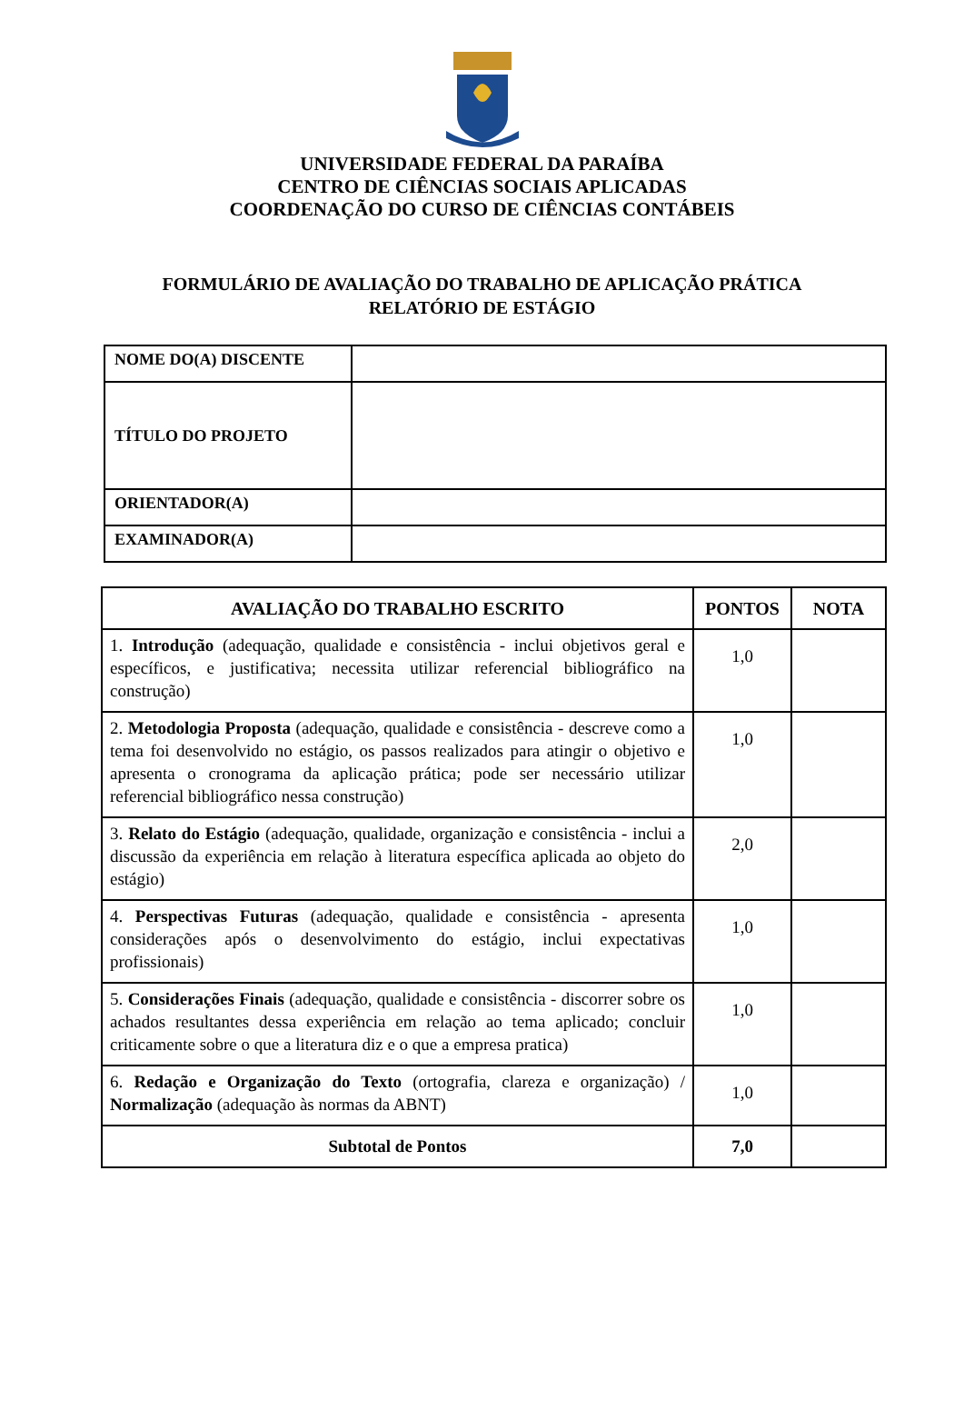UNIVERSIDADE FEDERAL DA PARAÍBA
CENTRO DE CIÊNCIAS SOCIAIS APLICADAS
COORDENAÇÃO DO CURSO DE CIÊNCIAS CONTÁBEIS
FORMULÁRIO DE AVALIAÇÃO DO TRABALHO DE APLICAÇÃO PRÁTICA
RELATÓRIO DE ESTÁGIO
| NOME DO(A) DISCENTE | |
| TÍTULO DO PROJETO | |
| ORIENTADOR(A) | |
| EXAMINADOR(A) | |
| AVALIAÇÃO DO TRABALHO ESCRITO | PONTOS | NOTA |
| --- | --- | --- |
| 1. Introdução (adequação, qualidade e consistência - inclui objetivos geral e específicos, e justificativa; necessita utilizar referencial bibliográfico na construção) | 1,0 | |
| 2. Metodologia Proposta (adequação, qualidade e consistência - descreve como a tema foi desenvolvido no estágio, os passos realizados para atingir o objetivo e apresenta o cronograma da aplicação prática; pode ser necessário utilizar referencial bibliográfico nessa construção) | 1,0 | |
| 3. Relato do Estágio (adequação, qualidade, organização e consistência - inclui a discussão da experiência em relação à literatura específica aplicada ao objeto do estágio) | 2,0 | |
| 4. Perspectivas Futuras (adequação, qualidade e consistência - apresenta considerações após o desenvolvimento do estágio, inclui expectativas profissionais) | 1,0 | |
| 5. Considerações Finais (adequação, qualidade e consistência - discorrer sobre os achados resultantes dessa experiência em relação ao tema aplicado; concluir criticamente sobre o que a literatura diz e o que a empresa pratica) | 1,0 | |
| 6. Redação e Organização do Texto (ortografia, clareza e organização) / Normalização (adequação às normas da ABNT) | 1,0 | |
| Subtotal de Pontos | 7,0 | |